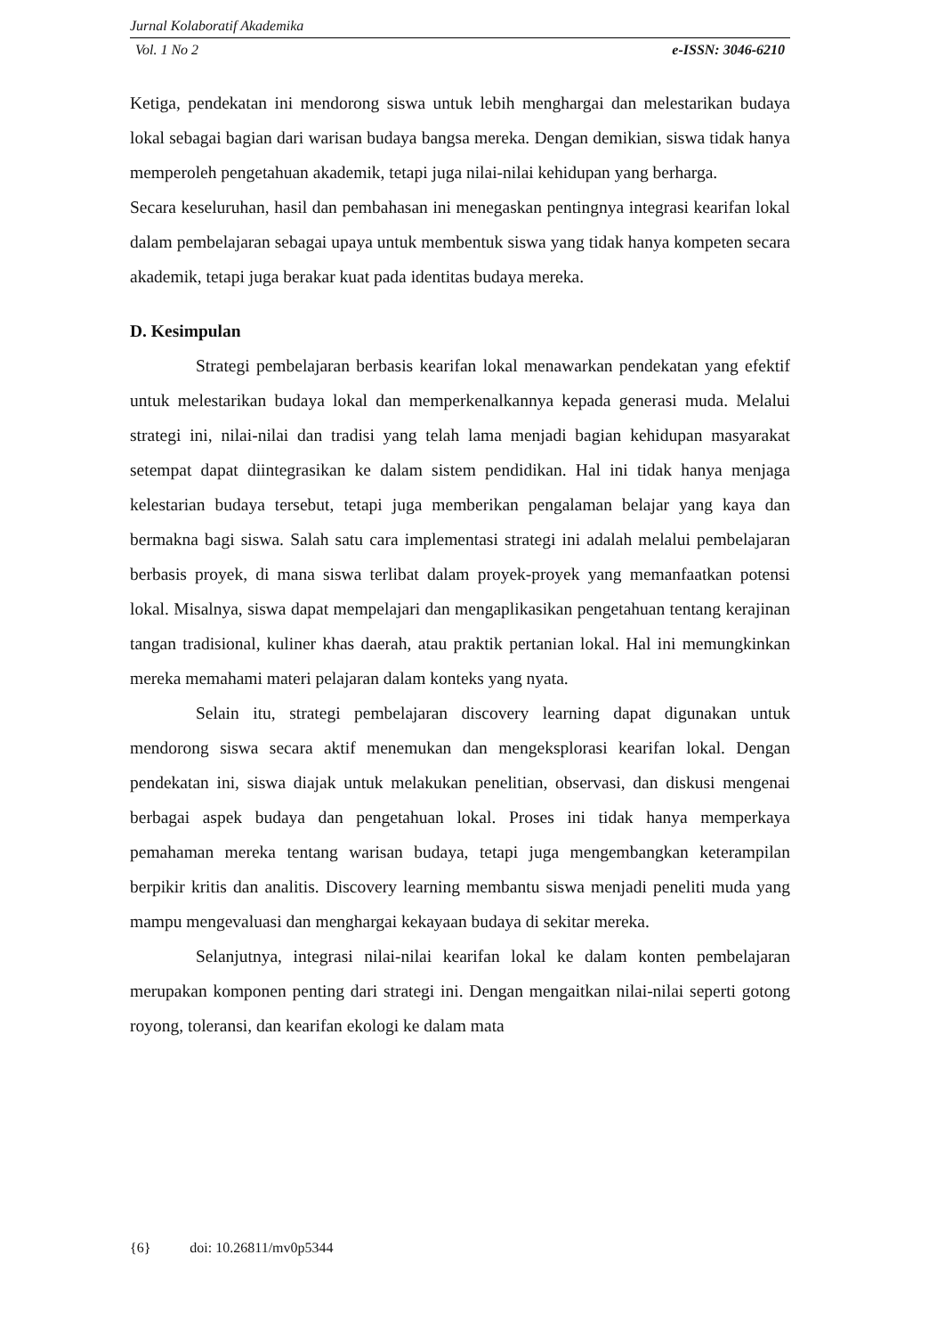Jurnal Kolaboratif Akademika
Vol. 1 No 2 e-ISSN: 3046-6210
Ketiga, pendekatan ini mendorong siswa untuk lebih menghargai dan melestarikan budaya lokal sebagai bagian dari warisan budaya bangsa mereka. Dengan demikian, siswa tidak hanya memperoleh pengetahuan akademik, tetapi juga nilai-nilai kehidupan yang berharga.
Secara keseluruhan, hasil dan pembahasan ini menegaskan pentingnya integrasi kearifan lokal dalam pembelajaran sebagai upaya untuk membentuk siswa yang tidak hanya kompeten secara akademik, tetapi juga berakar kuat pada identitas budaya mereka.
D. Kesimpulan
Strategi pembelajaran berbasis kearifan lokal menawarkan pendekatan yang efektif untuk melestarikan budaya lokal dan memperkenalkannya kepada generasi muda. Melalui strategi ini, nilai-nilai dan tradisi yang telah lama menjadi bagian kehidupan masyarakat setempat dapat diintegrasikan ke dalam sistem pendidikan. Hal ini tidak hanya menjaga kelestarian budaya tersebut, tetapi juga memberikan pengalaman belajar yang kaya dan bermakna bagi siswa. Salah satu cara implementasi strategi ini adalah melalui pembelajaran berbasis proyek, di mana siswa terlibat dalam proyek-proyek yang memanfaatkan potensi lokal. Misalnya, siswa dapat mempelajari dan mengaplikasikan pengetahuan tentang kerajinan tangan tradisional, kuliner khas daerah, atau praktik pertanian lokal. Hal ini memungkinkan mereka memahami materi pelajaran dalam konteks yang nyata.
Selain itu, strategi pembelajaran discovery learning dapat digunakan untuk mendorong siswa secara aktif menemukan dan mengeksplorasi kearifan lokal. Dengan pendekatan ini, siswa diajak untuk melakukan penelitian, observasi, dan diskusi mengenai berbagai aspek budaya dan pengetahuan lokal. Proses ini tidak hanya memperkaya pemahaman mereka tentang warisan budaya, tetapi juga mengembangkan keterampilan berpikir kritis dan analitis. Discovery learning membantu siswa menjadi peneliti muda yang mampu mengevaluasi dan menghargai kekayaan budaya di sekitar mereka.
Selanjutnya, integrasi nilai-nilai kearifan lokal ke dalam konten pembelajaran merupakan komponen penting dari strategi ini. Dengan mengaitkan nilai-nilai seperti gotong royong, toleransi, dan kearifan ekologi ke dalam mata
{6} doi: 10.26811/mv0p5344